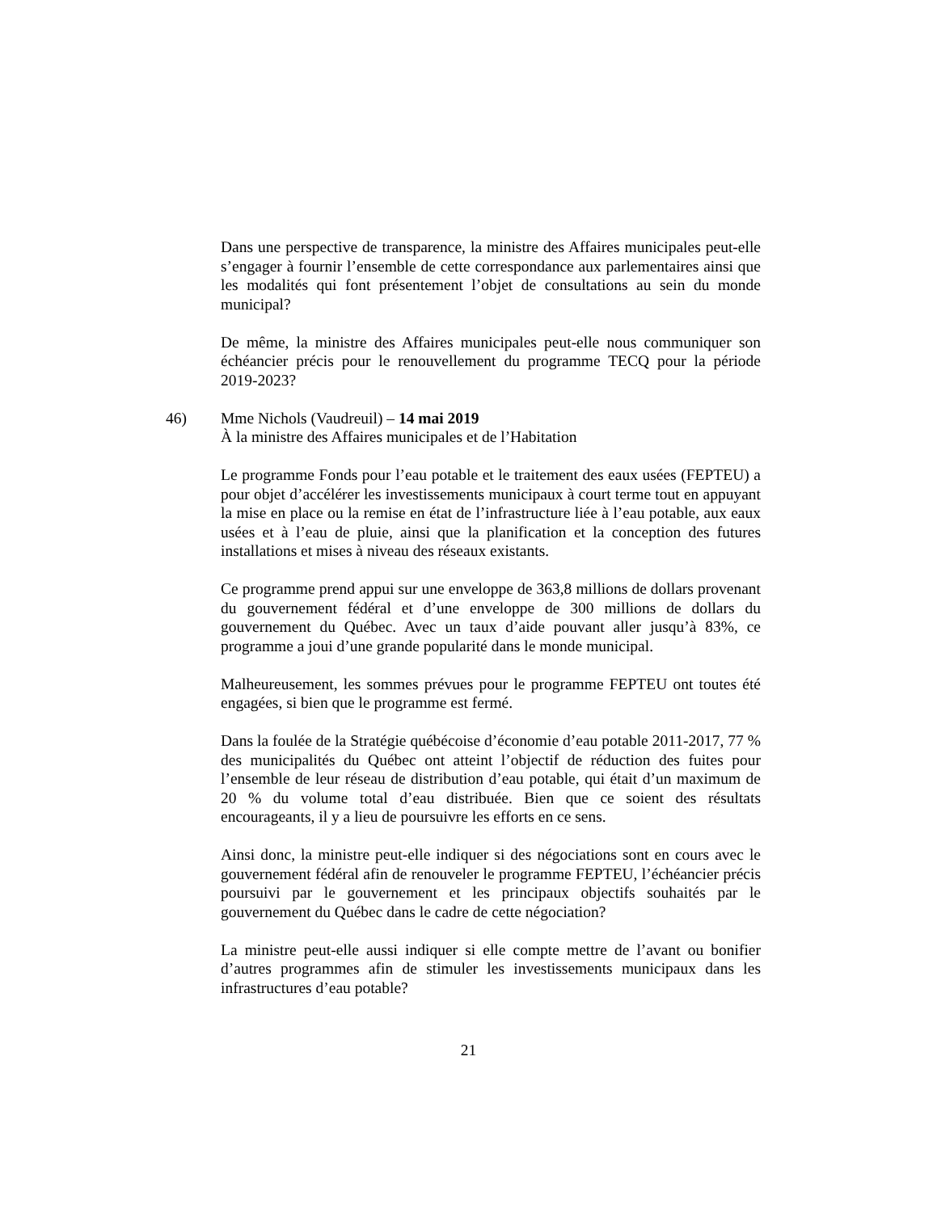Dans une perspective de transparence, la ministre des Affaires municipales peut-elle s’engager à fournir l’ensemble de cette correspondance aux parlementaires ainsi que les modalités qui font présentement l’objet de consultations au sein du monde municipal?
De même, la ministre des Affaires municipales peut-elle nous communiquer son échéancier précis pour le renouvellement du programme TECQ pour la période 2019-2023?
46) Mme Nichols (Vaudreuil) – 14 mai 2019
À la ministre des Affaires municipales et de l’Habitation
Le programme Fonds pour l’eau potable et le traitement des eaux usées (FEPTEU) a pour objet d’accélérer les investissements municipaux à court terme tout en appuyant la mise en place ou la remise en état de l’infrastructure liée à l’eau potable, aux eaux usées et à l’eau de pluie, ainsi que la planification et la conception des futures installations et mises à niveau des réseaux existants.
Ce programme prend appui sur une enveloppe de 363,8 millions de dollars provenant du gouvernement fédéral et d’une enveloppe de 300 millions de dollars du gouvernement du Québec. Avec un taux d’aide pouvant aller jusqu’à 83%, ce programme a joui d’une grande popularité dans le monde municipal.
Malheureusement, les sommes prévues pour le programme FEPTEU ont toutes été engagées, si bien que le programme est fermé.
Dans la foulée de la Stratégie québécoise d’économie d’eau potable 2011-2017, 77 % des municipalités du Québec ont atteint l’objectif de réduction des fuites pour l’ensemble de leur réseau de distribution d’eau potable, qui était d’un maximum de 20 % du volume total d’eau distribuée. Bien que ce soient des résultats encourageants, il y a lieu de poursuivre les efforts en ce sens.
Ainsi donc, la ministre peut-elle indiquer si des négociations sont en cours avec le gouvernement fédéral afin de renouveler le programme FEPTEU, l’échéancier précis poursuivi par le gouvernement et les principaux objectifs souhaités par le gouvernement du Québec dans le cadre de cette négociation?
La ministre peut-elle aussi indiquer si elle compte mettre de l’avant ou bonifier d’autres programmes afin de stimuler les investissements municipaux dans les infrastructures d’eau potable?
21